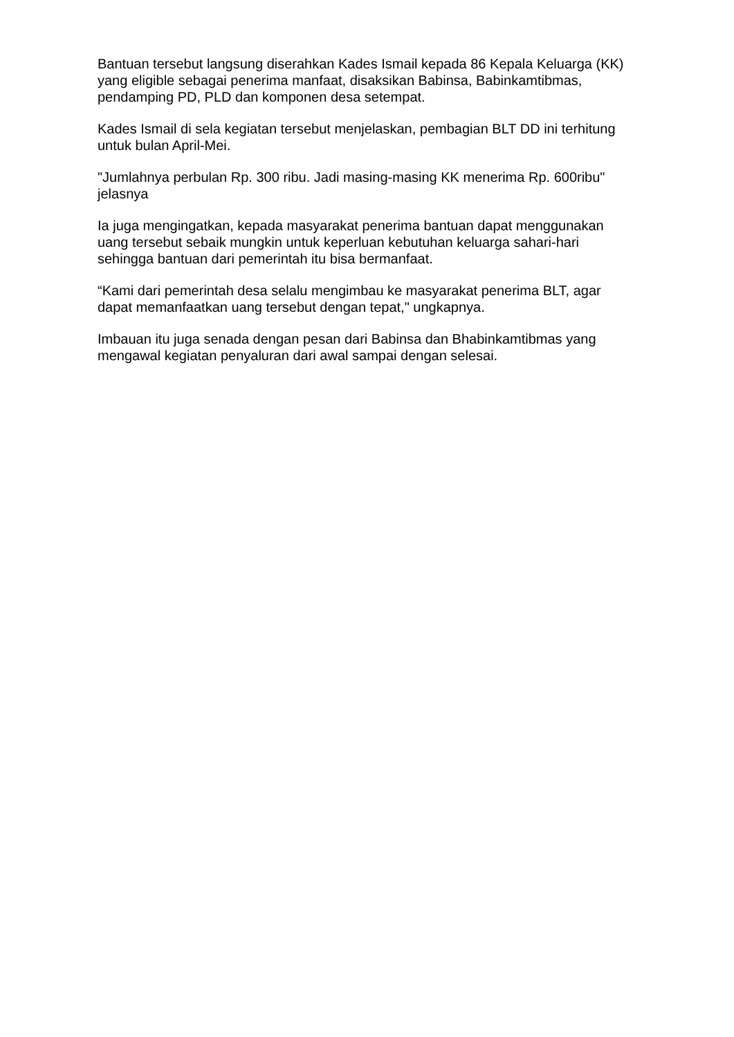Bantuan tersebut langsung diserahkan Kades Ismail kepada 86 Kepala Keluarga (KK) yang eligible sebagai penerima manfaat, disaksikan Babinsa, Babinkamtibmas, pendamping PD, PLD dan komponen desa setempat.
Kades Ismail di sela kegiatan tersebut menjelaskan, pembagian BLT DD ini terhitung untuk bulan April-Mei.
"Jumlahnya perbulan Rp. 300 ribu. Jadi masing-masing KK menerima Rp. 600ribu" jelasnya
Ia juga mengingatkan, kepada masyarakat penerima bantuan dapat menggunakan uang tersebut sebaik mungkin untuk keperluan kebutuhan keluarga sahari-hari sehingga bantuan dari pemerintah itu bisa bermanfaat.
“Kami dari pemerintah desa selalu mengimbau ke masyarakat penerima BLT, agar dapat memanfaatkan uang tersebut dengan tepat," ungkapnya.
Imbauan itu juga senada dengan pesan dari Babinsa dan Bhabinkamtibmas yang mengawal kegiatan penyaluran dari awal sampai dengan selesai.